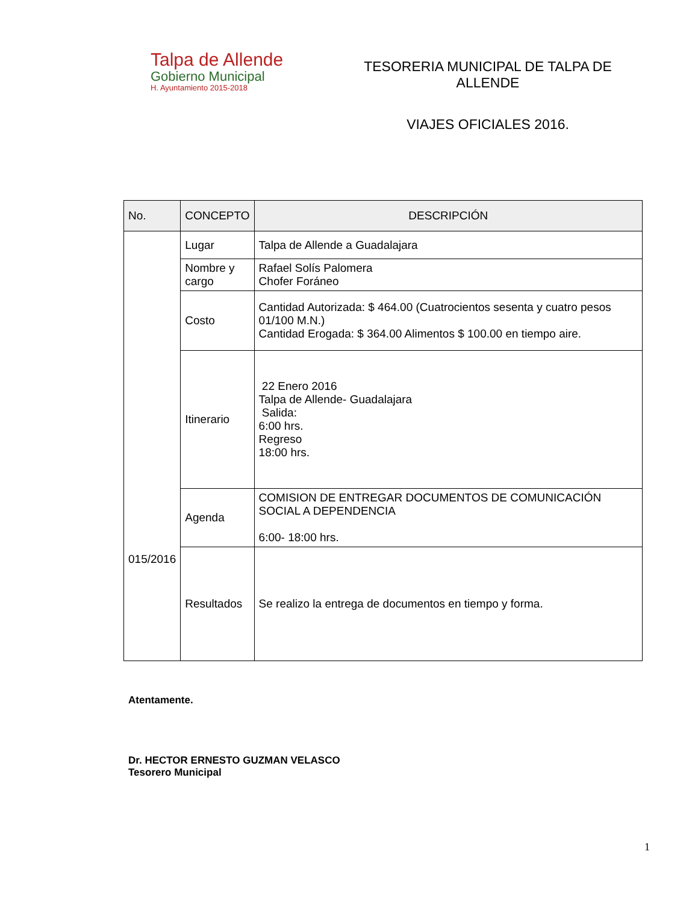Talpa de Allende
Gobierno Municipal
H. Ayuntamiento 2015-2018
TESORERIA MUNICIPAL DE TALPA DE ALLENDE
VIAJES OFICIALES 2016.
| No. | CONCEPTO | DESCRIPCIÓN |
| --- | --- | --- |
| 015/2016 | Lugar | Talpa de Allende a Guadalajara |
| | Nombre y cargo | Rafael Solís Palomera Chofer Foráneo |
| | Costo | Cantidad Autorizada: $ 464.00 (Cuatrocientos sesenta y cuatro pesos 01/100 M.N.) Cantidad Erogada: $ 364.00 Alimentos $ 100.00 en tiempo aire. |
| | Itinerario | 22 Enero 2016 Talpa de Allende- Guadalajara Salida: 6:00 hrs. Regreso 18:00 hrs. |
| | Agenda | COMISION DE ENTREGAR DOCUMENTOS DE COMUNICACIÓN SOCIAL A DEPENDENCIA 6:00- 18:00 hrs. |
| | Resultados | Se realizo la entrega de documentos en tiempo y forma. |
Atentamente.
Dr. HECTOR ERNESTO GUZMAN VELASCO
Tesorero Municipal
1